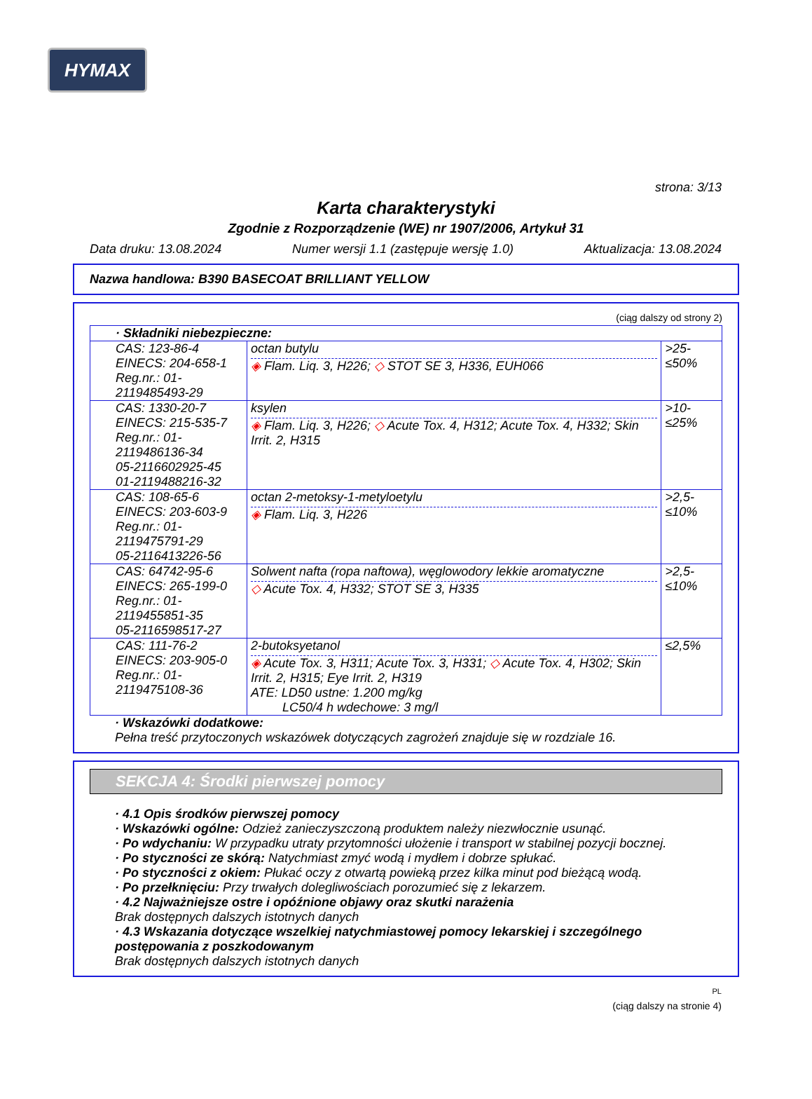HYMAX
strona: 3/13
Karta charakterystyki
Zgodnie z Rozporządzenie (WE) nr 1907/2006, Artykuł 31
Data druku: 13.08.2024 Numer wersji 1.1 (zastępuje wersję 1.0) Aktualizacja: 13.08.2024
Nazwa handlowa: B390 BASECOAT BRILLIANT YELLOW
(ciąg dalszy od strony 2)
| · Składniki niebezpieczne: | | |
| CAS: 123-86-4 EINECS: 204-658-1 Reg.nr.: 01-2119485493-29 | octan butylu ◈ Flam. Liq. 3, H226; ◇ STOT SE 3, H336, EUH066 | >25-≤50% |
| CAS: 1330-20-7 EINECS: 215-535-7 Reg.nr.: 01-2119486136-34 05-2116602925-45 01-2119488216-32 | ksylen ◈ Flam. Liq. 3, H226; ◇ Acute Tox. 4, H312; Acute Tox. 4, H332; Skin Irrit. 2, H315 | >10-≤25% |
| CAS: 108-65-6 EINECS: 203-603-9 Reg.nr.: 01-2119475791-29 05-2116413226-56 | octan 2-metoksy-1-metyloetylu ◈ Flam. Liq. 3, H226 | >2,5-≤10% |
| CAS: 64742-95-6 EINECS: 265-199-0 Reg.nr.: 01-2119455851-35 05-2116598517-27 | Solwent nafta (ropa naftowa), węglowodory lekkie aromatyczne ◇ Acute Tox. 4, H332; STOT SE 3, H335 | >2,5-≤10% |
| CAS: 111-76-2 EINECS: 203-905-0 Reg.nr.: 01-2119475108-36 | 2-butoksyetanol ◈ Acute Tox. 3, H311; Acute Tox. 3, H331; ◇ Acute Tox. 4, H302; Skin Irrit. 2, H315; Eye Irrit. 2, H319 ATE: LD50 ustne: 1.200 mg/kg LC50/4 h wdechowe: 3 mg/l | ≤2,5% |
· Wskazówki dodatkowe:
Pełna treść przytoczonych wskazówek dotyczących zagrożeń znajduje się w rozdziale 16.
SEKCJA 4: Środki pierwszej pomocy
· 4.1 Opis środków pierwszej pomocy
· Wskazówki ogólne: Odzież zanieczyszczoną produktem należy niezwłocznie usunąć.
· Po wdychaniu: W przypadku utraty przytomności ułożenie i transport w stabilnej pozycji bocznej.
· Po styczności ze skórą: Natychmiast zmyć wodą i mydłem i dobrze spłukać.
· Po styczności z okiem: Płukać oczy z otwartą powieką przez kilka minut pod bieżącą wodą.
· Po przełknięciu: Przy trwałych dolegliwościach porozumieć się z lekarzem.
· 4.2 Najważniejsze ostre i opóźnione objawy oraz skutki narażenia
Brak dostępnych dalszych istotnych danych
· 4.3 Wskazania dotyczące wszelkiej natychmiastowej pomocy lekarskiej i szczególnego postępowania z poszkodowanym
Brak dostępnych dalszych istotnych danych
PL
(ciąg dalszy na stronie 4)